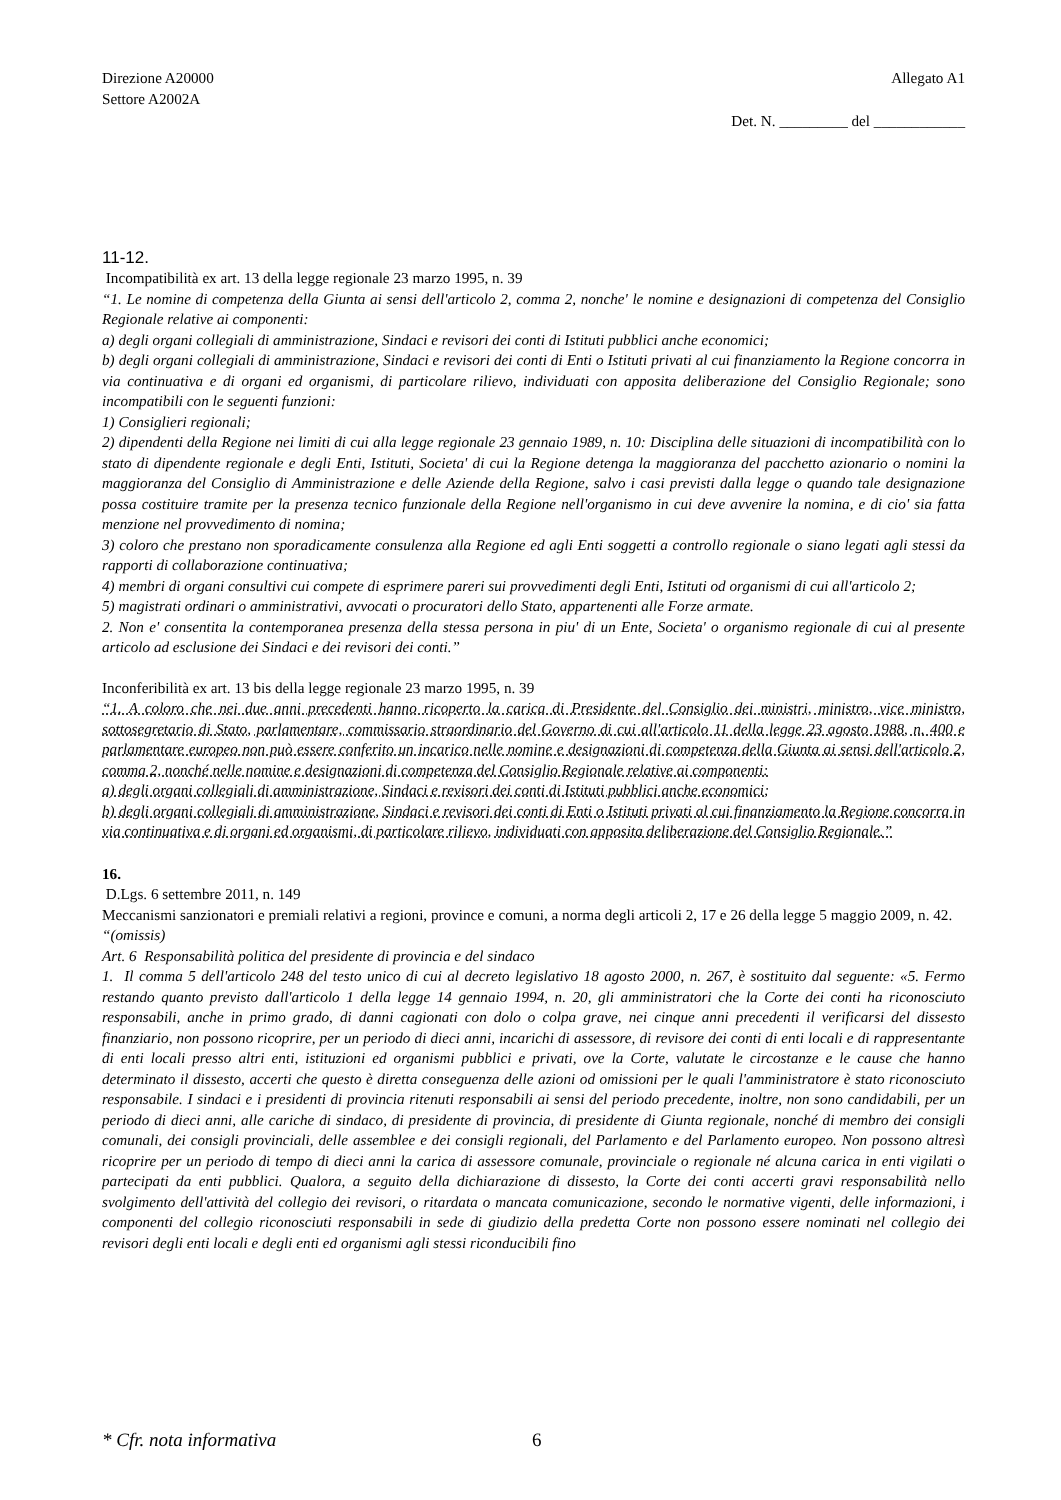Direzione A20000
Settore A2002A
Allegato A1
Det. N. _________ del ____________
11-12.
Incompatibilità ex art. 13 della legge regionale 23 marzo 1995, n. 39
“1. Le nomine di competenza della Giunta ai sensi dell'articolo 2, comma 2, nonche' le nomine e designazioni di competenza del Consiglio Regionale relative ai componenti:
a) degli organi collegiali di amministrazione, Sindaci e revisori dei conti di Istituti pubblici anche economici;
b) degli organi collegiali di amministrazione, Sindaci e revisori dei conti di Enti o Istituti privati al cui finanziamento la Regione concorra in via continuativa e di organi ed organismi, di particolare rilievo, individuati con apposita deliberazione del Consiglio Regionale; sono incompatibili con le seguenti funzioni:
1) Consiglieri regionali;
2) dipendenti della Regione nei limiti di cui alla legge regionale 23 gennaio 1989, n. 10: Disciplina delle situazioni di incompatibilità con lo stato di dipendente regionale e degli Enti, Istituti, Societa' di cui la Regione detenga la maggioranza del pacchetto azionario o nomini la maggioranza del Consiglio di Amministrazione e delle Aziende della Regione, salvo i casi previsti dalla legge o quando tale designazione possa costituire tramite per la presenza tecnico funzionale della Regione nell'organismo in cui deve avvenire la nomina, e di cio' sia fatta menzione nel provvedimento di nomina;
3) coloro che prestano non sporadicamente consulenza alla Regione ed agli Enti soggetti a controllo regionale o siano legati agli stessi da rapporti di collaborazione continuativa;
4) membri di organi consultivi cui compete di esprimere pareri sui provvedimenti degli Enti, Istituti od organismi di cui all'articolo 2;
5) magistrati ordinari o amministrativi, avvocati o procuratori dello Stato, appartenenti alle Forze armate.
2. Non e' consentita la contemporanea presenza della stessa persona in piu' di un Ente, Societa' o organismo regionale di cui al presente articolo ad esclusione dei Sindaci e dei revisori dei conti.”
Inconferibilità ex art. 13 bis della legge regionale 23 marzo 1995, n. 39
“1. A coloro che nei due anni precedenti hanno ricoperto la carica di Presidente del Consiglio dei ministri, ministro, vice ministro, sottosegretario di Stato, parlamentare, commissario straordinario del Governo di cui all'articolo 11 della legge 23 agosto 1988, n. 400 e parlamentare europeo non può essere conferito un incarico nelle nomine e designazioni di competenza della Giunta ai sensi dell'articolo 2, comma 2, nonché nelle nomine e designazioni di competenza del Consiglio Regionale relative ai componenti:
a) degli organi collegiali di amministrazione, Sindaci e revisori dei conti di Istituti pubblici anche economici;
b) degli organi collegiali di amministrazione, Sindaci e revisori dei conti di Enti o Istituti privati al cui finanziamento la Regione concorra in via continuativa e di organi ed organismi, di particolare rilievo, individuati con apposita deliberazione del Consiglio Regionale.”
16.
D.Lgs. 6 settembre 2011, n. 149
Meccanismi sanzionatori e premiali relativi a regioni, province e comuni, a norma degli articoli 2, 17 e 26 della legge 5 maggio 2009, n. 42.
“(omissis)
Art. 6 Responsabilità politica del presidente di provincia e del sindaco
1. Il comma 5 dell'articolo 248 del testo unico di cui al decreto legislativo 18 agosto 2000, n. 267, è sostituito dal seguente: «5. Fermo restando quanto previsto dall'articolo 1 della legge 14 gennaio 1994, n. 20, gli amministratori che la Corte dei conti ha riconosciuto responsabili, anche in primo grado, di danni cagionati con dolo o colpa grave, nei cinque anni precedenti il verificarsi del dissesto finanziario, non possono ricoprire, per un periodo di dieci anni, incarichi di assessore, di revisore dei conti di enti locali e di rappresentante di enti locali presso altri enti, istituzioni ed organismi pubblici e privati, ove la Corte, valutate le circostanze e le cause che hanno determinato il dissesto, accerti che questo è diretta conseguenza delle azioni od omissioni per le quali l'amministratore è stato riconosciuto responsabile. I sindaci e i presidenti di provincia ritenuti responsabili ai sensi del periodo precedente, inoltre, non sono candidabili, per un periodo di dieci anni, alle cariche di sindaco, di presidente di provincia, di presidente di Giunta regionale, nonché di membro dei consigli comunali, dei consigli provinciali, delle assemblee e dei consigli regionali, del Parlamento e del Parlamento europeo. Non possono altresì ricoprire per un periodo di tempo di dieci anni la carica di assessore comunale, provinciale o regionale né alcuna carica in enti vigilati o partecipati da enti pubblici. Qualora, a seguito della dichiarazione di dissesto, la Corte dei conti accerti gravi responsabilità nello svolgimento dell'attività del collegio dei revisori, o ritardata o mancata comunicazione, secondo le normative vigenti, delle informazioni, i componenti del collegio riconosciuti responsabili in sede di giudizio della predetta Corte non possono essere nominati nel collegio dei revisori degli enti locali e degli enti ed organismi agli stessi riconducibili fino
* Cfr. nota informativa 6